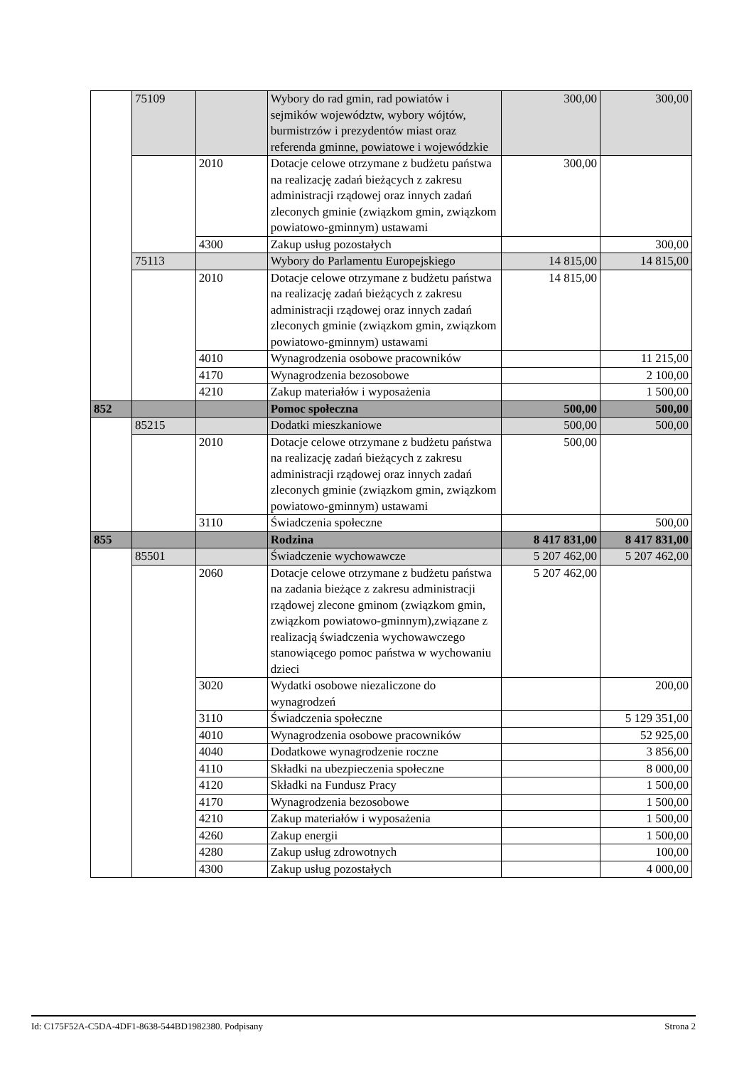| | 75109 | | Wybory do rad gmin, rad powiatów i sejmików województw, wybory wójtów, burmistrzów i prezydentów miast oraz referenda gminne, powiatowe i wojewódzkie | 300,00 | 300,00 |
| | | 2010 | Dotacje celowe otrzymane z budżetu państwa na realizację zadań bieżących z zakresu administracji rządowej oraz innych zadań zleconych gminie (związkom gmin, związkom powiatowo-gminnym) ustawami | 300,00 | |
| | | 4300 | Zakup usług pozostałych | | 300,00 |
| | 75113 | | Wybory do Parlamentu Europejskiego | 14 815,00 | 14 815,00 |
| | | 2010 | Dotacje celowe otrzymane z budżetu państwa na realizację zadań bieżących z zakresu administracji rządowej oraz innych zadań zleconych gminie (związkom gmin, związkom powiatowo-gminnym) ustawami | 14 815,00 | |
| | | 4010 | Wynagrodzenia osobowe pracowników | | 11 215,00 |
| | | 4170 | Wynagrodzenia bezosobowe | | 2 100,00 |
| | | 4210 | Zakup materiałów i wyposażenia | | 1 500,00 |
| 852 | | | Pomoc społeczna | 500,00 | 500,00 |
| | 85215 | | Dodatki mieszkaniowe | 500,00 | 500,00 |
| | | 2010 | Dotacje celowe otrzymane z budżetu państwa na realizację zadań bieżących z zakresu administracji rządowej oraz innych zadań zleconych gminie (związkom gmin, związkom powiatowo-gminnym) ustawami | 500,00 | |
| | | 3110 | Świadczenia społeczne | | 500,00 |
| 855 | | | Rodzina | 8 417 831,00 | 8 417 831,00 |
| | 85501 | | Świadczenie wychowawcze | 5 207 462,00 | 5 207 462,00 |
| | | 2060 | Dotacje celowe otrzymane z budżetu państwa na zadania bieżące z zakresu administracji rządowej zlecone gminom (związkom gmin, związkom powiatowo-gminnym),związane z realizacją świadczenia wychowawczego stanowiącego pomoc państwa w wychowaniu dzieci | 5 207 462,00 | |
| | | 3020 | Wydatki osobowe niezaliczone do wynagrodzeń | | 200,00 |
| | | 3110 | Świadczenia społeczne | | 5 129 351,00 |
| | | 4010 | Wynagrodzenia osobowe pracowników | | 52 925,00 |
| | | 4040 | Dodatkowe wynagrodzenie roczne | | 3 856,00 |
| | | 4110 | Składki na ubezpieczenia społeczne | | 8 000,00 |
| | | 4120 | Składki na Fundusz Pracy | | 1 500,00 |
| | | 4170 | Wynagrodzenia bezosobowe | | 1 500,00 |
| | | 4210 | Zakup materiałów i wyposażenia | | 1 500,00 |
| | | 4260 | Zakup energii | | 1 500,00 |
| | | 4280 | Zakup usług zdrowotnych | | 100,00 |
| | | 4300 | Zakup usług pozostałych | | 4 000,00 |
Id: C175F52A-C5DA-4DF1-8638-544BD1982380. Podpisany Strona 2